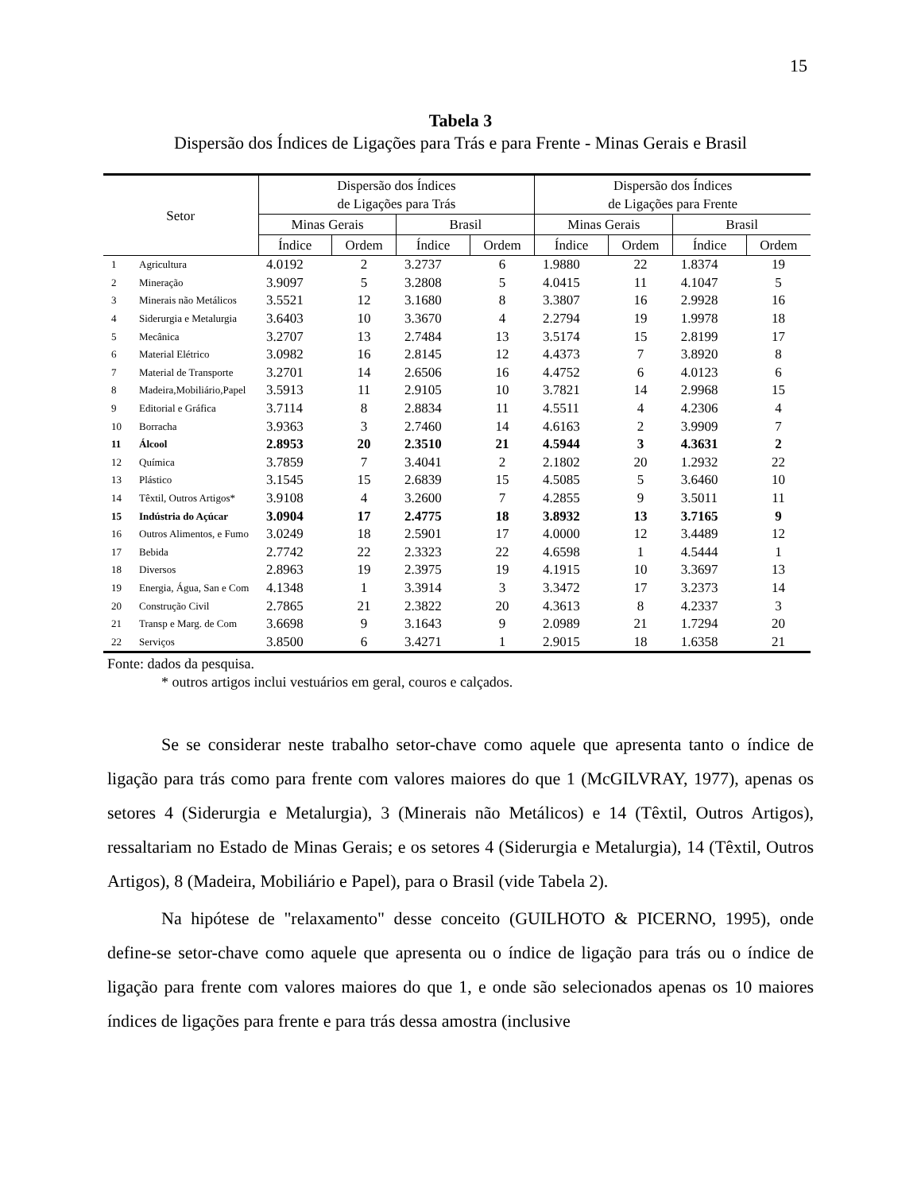15
Tabela 3
Dispersão dos Índices de Ligações para Trás e para Frente - Minas Gerais e Brasil
| Setor | | Dispersão dos Índices de Ligações para Trás | | | | Dispersão dos Índices de Ligações para Frente | | | |
| --- | --- | --- | --- | --- | --- | --- | --- | --- | --- |
| | | Minas Gerais | | Brasil | | Minas Gerais | | Brasil | |
| | | Índice | Ordem | Índice | Ordem | Índice | Ordem | Índice | Ordem |
| 1 | Agricultura | 4.0192 | 2 | 3.2737 | 6 | 1.9880 | 22 | 1.8374 | 19 |
| 2 | Mineração | 3.9097 | 5 | 3.2808 | 5 | 4.0415 | 11 | 4.1047 | 5 |
| 3 | Minerais não Metálicos | 3.5521 | 12 | 3.1680 | 8 | 3.3807 | 16 | 2.9928 | 16 |
| 4 | Siderurgia e Metalurgia | 3.6403 | 10 | 3.3670 | 4 | 2.2794 | 19 | 1.9978 | 18 |
| 5 | Mecânica | 3.2707 | 13 | 2.7484 | 13 | 3.5174 | 15 | 2.8199 | 17 |
| 6 | Material Elétrico | 3.0982 | 16 | 2.8145 | 12 | 4.4373 | 7 | 3.8920 | 8 |
| 7 | Material de Transporte | 3.2701 | 14 | 2.6506 | 16 | 4.4752 | 6 | 4.0123 | 6 |
| 8 | Madeira,Mobiliário,Papel | 3.5913 | 11 | 2.9105 | 10 | 3.7821 | 14 | 2.9968 | 15 |
| 9 | Editorial e Gráfica | 3.7114 | 8 | 2.8834 | 11 | 4.5511 | 4 | 4.2306 | 4 |
| 10 | Borracha | 3.9363 | 3 | 2.7460 | 14 | 4.6163 | 2 | 3.9909 | 7 |
| 11 | Álcool | 2.8953 | 20 | 2.3510 | 21 | 4.5944 | 3 | 4.3631 | 2 |
| 12 | Química | 3.7859 | 7 | 3.4041 | 2 | 2.1802 | 20 | 1.2932 | 22 |
| 13 | Plástico | 3.1545 | 15 | 2.6839 | 15 | 4.5085 | 5 | 3.6460 | 10 |
| 14 | Têxtil, Outros Artigos* | 3.9108 | 4 | 3.2600 | 7 | 4.2855 | 9 | 3.5011 | 11 |
| 15 | Indústria do Açúcar | 3.0904 | 17 | 2.4775 | 18 | 3.8932 | 13 | 3.7165 | 9 |
| 16 | Outros Alimentos, e Fumo | 3.0249 | 18 | 2.5901 | 17 | 4.0000 | 12 | 3.4489 | 12 |
| 17 | Bebida | 2.7742 | 22 | 2.3323 | 22 | 4.6598 | 1 | 4.5444 | 1 |
| 18 | Diversos | 2.8963 | 19 | 2.3975 | 19 | 4.1915 | 10 | 3.3697 | 13 |
| 19 | Energia, Água, San e Com | 4.1348 | 1 | 3.3914 | 3 | 3.3472 | 17 | 3.2373 | 14 |
| 20 | Construção Civil | 2.7865 | 21 | 2.3822 | 20 | 4.3613 | 8 | 4.2337 | 3 |
| 21 | Transp e Marg. de Com | 3.6698 | 9 | 3.1643 | 9 | 2.0989 | 21 | 1.7294 | 20 |
| 22 | Serviços | 3.8500 | 6 | 3.4271 | 1 | 2.9015 | 18 | 1.6358 | 21 |
Fonte: dados da pesquisa.
* outros artigos inclui vestuários em geral, couros e calçados.
Se se considerar neste trabalho setor-chave como aquele que apresenta tanto o índice de ligação para trás como para frente com valores maiores do que 1 (McGILVRAY, 1977), apenas os setores 4 (Siderurgia e Metalurgia), 3 (Minerais não Metálicos) e 14 (Têxtil, Outros Artigos), ressaltariam no Estado de Minas Gerais; e os setores 4 (Siderurgia e Metalurgia), 14 (Têxtil, Outros Artigos), 8 (Madeira, Mobiliário e Papel), para o Brasil (vide Tabela 2).
Na hipótese de "relaxamento" desse conceito (GUILHOTO & PICERNO, 1995), onde define-se setor-chave como aquele que apresenta ou o índice de ligação para trás ou o índice de ligação para frente com valores maiores do que 1, e onde são selecionados apenas os 10 maiores índices de ligações para frente e para trás dessa amostra (inclusive